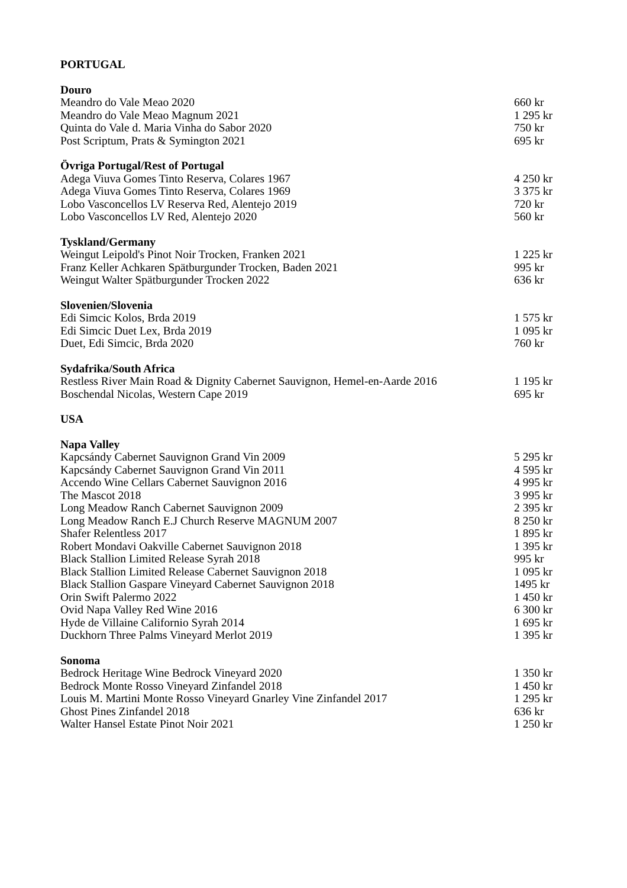| PORTUGAL | |
| --- | --- |
| Douro | |
| Meandro do Vale Meao 2020 | 660 kr |
| Meandro do Vale Meao Magnum 2021 | 1 295 kr |
| Quinta do Vale d. Maria Vinha do Sabor 2020 | 750 kr |
| Post Scriptum, Prats & Symington 2021 | 695 kr |
| Övriga Portugal/Rest of Portugal | |
| Adega Viuva Gomes Tinto Reserva, Colares 1967 | 4 250 kr |
| Adega Viuva Gomes Tinto Reserva, Colares 1969 | 3 375 kr |
| Lobo Vasconcellos LV Reserva Red, Alentejo 2019 | 720 kr |
| Lobo Vasconcellos LV Red, Alentejo 2020 | 560 kr |
| Tyskland/Germany | |
| Weingut Leipold's Pinot Noir Trocken, Franken 2021 | 1 225 kr |
| Franz Keller Achkaren Spätburgunder Trocken, Baden 2021 | 995 kr |
| Weingut Walter Spätburgunder Trocken 2022 | 636 kr |
| Slovenien/Slovenia | |
| Edi Simcic Kolos, Brda 2019 | 1 575 kr |
| Edi Simcic Duet Lex, Brda 2019 | 1 095 kr |
| Duet, Edi Simcic, Brda 2020 | 760 kr |
| Sydafrika/South Africa | |
| Restless River Main Road & Dignity Cabernet Sauvignon, Hemel-en-Aarde 2016 | 1 195 kr |
| Boschendal Nicolas, Western Cape 2019 | 695 kr |
| USA | |
| Napa Valley | |
| Kapcsándy Cabernet Sauvignon Grand Vin 2009 | 5 295 kr |
| Kapcsándy Cabernet Sauvignon Grand Vin 2011 | 4 595 kr |
| Accendo Wine Cellars Cabernet Sauvignon 2016 | 4 995 kr |
| The Mascot 2018 | 3 995 kr |
| Long Meadow Ranch Cabernet Sauvignon 2009 | 2 395 kr |
| Long Meadow Ranch E.J Church Reserve MAGNUM 2007 | 8 250 kr |
| Shafer Relentless 2017 | 1 895 kr |
| Robert Mondavi Oakville Cabernet Sauvignon 2018 | 1 395 kr |
| Black Stallion Limited Release Syrah 2018 | 995 kr |
| Black Stallion Limited Release Cabernet Sauvignon 2018 | 1 095 kr |
| Black Stallion Gaspare Vineyard Cabernet Sauvignon 2018 | 1495 kr |
| Orin Swift Palermo 2022 | 1 450 kr |
| Ovid Napa Valley Red Wine 2016 | 6 300 kr |
| Hyde de Villaine Californio Syrah 2014 | 1 695 kr |
| Duckhorn Three Palms Vineyard Merlot 2019 | 1 395 kr |
| Sonoma | |
| Bedrock Heritage Wine Bedrock Vineyard 2020 | 1 350 kr |
| Bedrock Monte Rosso Vineyard Zinfandel 2018 | 1 450 kr |
| Louis M. Martini Monte Rosso Vineyard Gnarley Vine Zinfandel 2017 | 1 295 kr |
| Ghost Pines Zinfandel 2018 | 636 kr |
| Walter Hansel Estate Pinot Noir 2021 | 1 250 kr |